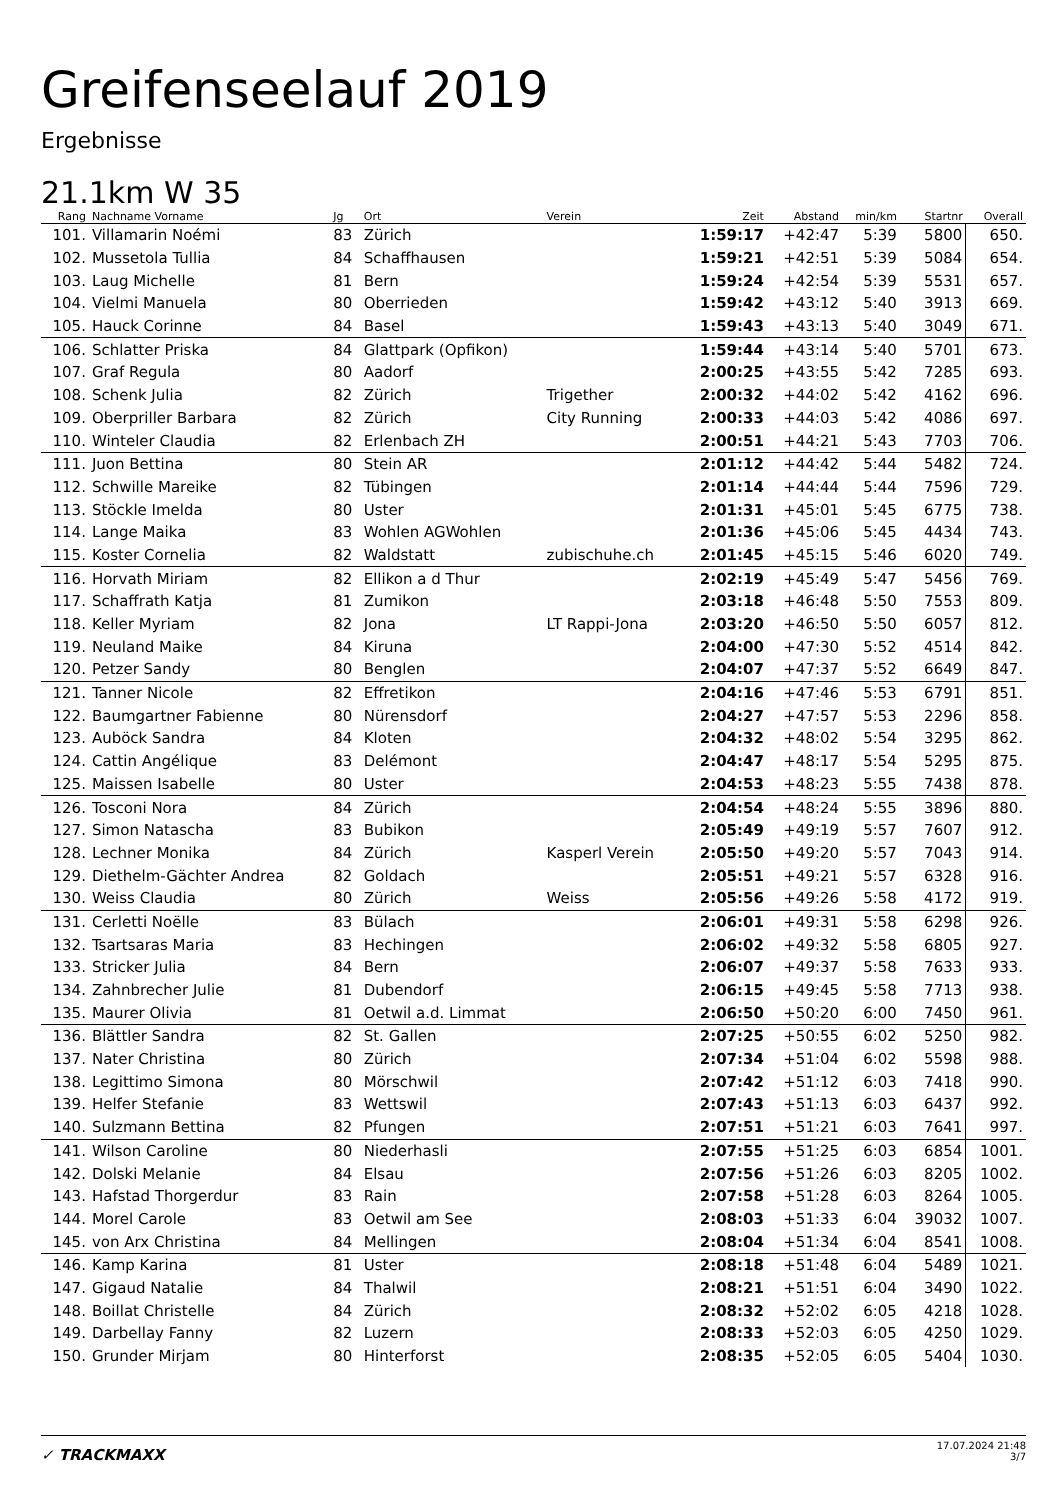Greifenseelauf 2019
Ergebnisse
21.1km W 35
| Rang | Nachname Vorname | Jg | Ort | Verein | Zeit | Abstand | min/km | Startnr | Overall |
| --- | --- | --- | --- | --- | --- | --- | --- | --- | --- |
| 101. | Villamarin Noémi | 83 | Zürich | | 1:59:17 | +42:47 | 5:39 | 5800 | 650. |
| 102. | Mussetola Tullia | 84 | Schaffhausen | | 1:59:21 | +42:51 | 5:39 | 5084 | 654. |
| 103. | Laug Michelle | 81 | Bern | | 1:59:24 | +42:54 | 5:39 | 5531 | 657. |
| 104. | Vielmi Manuela | 80 | Oberrieden | | 1:59:42 | +43:12 | 5:40 | 3913 | 669. |
| 105. | Hauck Corinne | 84 | Basel | | 1:59:43 | +43:13 | 5:40 | 3049 | 671. |
| 106. | Schlatter Priska | 84 | Glattpark (Opfikon) | | 1:59:44 | +43:14 | 5:40 | 5701 | 673. |
| 107. | Graf Regula | 80 | Aadorf | | 2:00:25 | +43:55 | 5:42 | 7285 | 693. |
| 108. | Schenk Julia | 82 | Zürich | Trigether | 2:00:32 | +44:02 | 5:42 | 4162 | 696. |
| 109. | Oberpriller Barbara | 82 | Zürich | City Running | 2:00:33 | +44:03 | 5:42 | 4086 | 697. |
| 110. | Winteler Claudia | 82 | Erlenbach ZH | | 2:00:51 | +44:21 | 5:43 | 7703 | 706. |
| 111. | Juon Bettina | 80 | Stein AR | | 2:01:12 | +44:42 | 5:44 | 5482 | 724. |
| 112. | Schwille Mareike | 82 | Tübingen | | 2:01:14 | +44:44 | 5:44 | 7596 | 729. |
| 113. | Stöckle Imelda | 80 | Uster | | 2:01:31 | +45:01 | 5:45 | 6775 | 738. |
| 114. | Lange Maika | 83 | Wohlen AGWohlen | | 2:01:36 | +45:06 | 5:45 | 4434 | 743. |
| 115. | Koster Cornelia | 82 | Waldstatt | zubischuhe.ch | 2:01:45 | +45:15 | 5:46 | 6020 | 749. |
| 116. | Horvath Miriam | 82 | Ellikon a d Thur | | 2:02:19 | +45:49 | 5:47 | 5456 | 769. |
| 117. | Schaffrath Katja | 81 | Zumikon | | 2:03:18 | +46:48 | 5:50 | 7553 | 809. |
| 118. | Keller Myriam | 82 | Jona | LT Rappi-Jona | 2:03:20 | +46:50 | 5:50 | 6057 | 812. |
| 119. | Neuland Maike | 84 | Kiruna | | 2:04:00 | +47:30 | 5:52 | 4514 | 842. |
| 120. | Petzer Sandy | 80 | Benglen | | 2:04:07 | +47:37 | 5:52 | 6649 | 847. |
| 121. | Tanner Nicole | 82 | Effretikon | | 2:04:16 | +47:46 | 5:53 | 6791 | 851. |
| 122. | Baumgartner Fabienne | 80 | Nürensdorf | | 2:04:27 | +47:57 | 5:53 | 2296 | 858. |
| 123. | Auböck Sandra | 84 | Kloten | | 2:04:32 | +48:02 | 5:54 | 3295 | 862. |
| 124. | Cattin Angélique | 83 | Delémont | | 2:04:47 | +48:17 | 5:54 | 5295 | 875. |
| 125. | Maissen Isabelle | 80 | Uster | | 2:04:53 | +48:23 | 5:55 | 7438 | 878. |
| 126. | Tosconi Nora | 84 | Zürich | | 2:04:54 | +48:24 | 5:55 | 3896 | 880. |
| 127. | Simon Natascha | 83 | Bubikon | | 2:05:49 | +49:19 | 5:57 | 7607 | 912. |
| 128. | Lechner Monika | 84 | Zürich | Kasperl Verein | 2:05:50 | +49:20 | 5:57 | 7043 | 914. |
| 129. | Diethelm-Gächter Andrea | 82 | Goldach | | 2:05:51 | +49:21 | 5:57 | 6328 | 916. |
| 130. | Weiss Claudia | 80 | Zürich | Weiss | 2:05:56 | +49:26 | 5:58 | 4172 | 919. |
| 131. | Cerletti Noëlle | 83 | Bülach | | 2:06:01 | +49:31 | 5:58 | 6298 | 926. |
| 132. | Tsartsaras Maria | 83 | Hechingen | | 2:06:02 | +49:32 | 5:58 | 6805 | 927. |
| 133. | Stricker Julia | 84 | Bern | | 2:06:07 | +49:37 | 5:58 | 7633 | 933. |
| 134. | Zahnbrecher Julie | 81 | Dubendorf | | 2:06:15 | +49:45 | 5:58 | 7713 | 938. |
| 135. | Maurer Olivia | 81 | Oetwil a.d. Limmat | | 2:06:50 | +50:20 | 6:00 | 7450 | 961. |
| 136. | Blättler Sandra | 82 | St. Gallen | | 2:07:25 | +50:55 | 6:02 | 5250 | 982. |
| 137. | Nater Christina | 80 | Zürich | | 2:07:34 | +51:04 | 6:02 | 5598 | 988. |
| 138. | Legittimo Simona | 80 | Mörschwil | | 2:07:42 | +51:12 | 6:03 | 7418 | 990. |
| 139. | Helfer Stefanie | 83 | Wettswil | | 2:07:43 | +51:13 | 6:03 | 6437 | 992. |
| 140. | Sulzmann Bettina | 82 | Pfungen | | 2:07:51 | +51:21 | 6:03 | 7641 | 997. |
| 141. | Wilson Caroline | 80 | Niederhasli | | 2:07:55 | +51:25 | 6:03 | 6854 | 1001. |
| 142. | Dolski Melanie | 84 | Elsau | | 2:07:56 | +51:26 | 6:03 | 8205 | 1002. |
| 143. | Hafstad Thorgerdur | 83 | Rain | | 2:07:58 | +51:28 | 6:03 | 8264 | 1005. |
| 144. | Morel Carole | 83 | Oetwil am See | | 2:08:03 | +51:33 | 6:04 | 39032 | 1007. |
| 145. | von Arx Christina | 84 | Mellingen | | 2:08:04 | +51:34 | 6:04 | 8541 | 1008. |
| 146. | Kamp Karina | 81 | Uster | | 2:08:18 | +51:48 | 6:04 | 5489 | 1021. |
| 147. | Gigaud Natalie | 84 | Thalwil | | 2:08:21 | +51:51 | 6:04 | 3490 | 1022. |
| 148. | Boillat Christelle | 84 | Zürich | | 2:08:32 | +52:02 | 6:05 | 4218 | 1028. |
| 149. | Darbellay Fanny | 82 | Luzern | | 2:08:33 | +52:03 | 6:05 | 4250 | 1029. |
| 150. | Grunder Mirjam | 80 | Hinterforst | | 2:08:35 | +52:05 | 6:05 | 5404 | 1030. |
✓ TRACKMAXX
17.07.2024 21:48
3/7